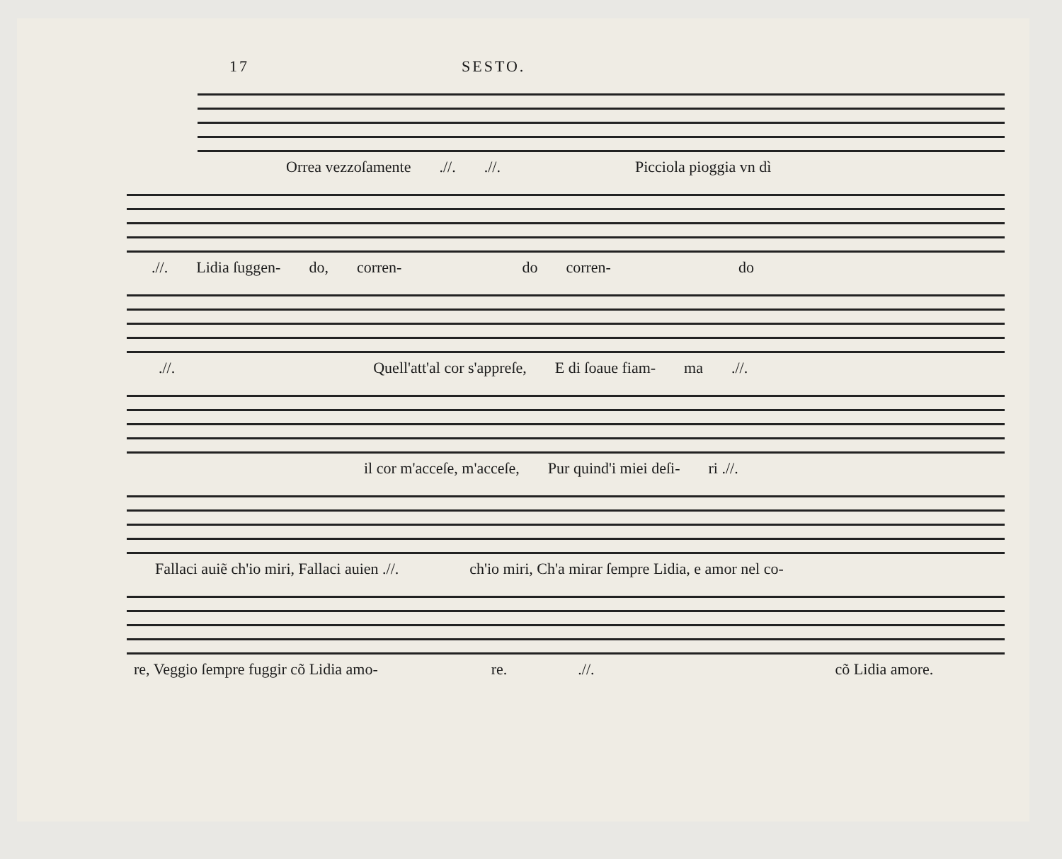17 SESTO.
Orrea vezzoſamente .//. .//. Picciola pioggia vn dì
.//. Lidia ſuggen- do, corren- do corren- do
.//. Quell'att'al cor s'appreſe, E di ſoaue fiam- ma .//.
il cor m'acceſe, m'acceſe, Pur quind'i miei deſi- ri .//.
Fallaci auiẽ ch'io miri, Fallaci auien .//. ch'io miri, Ch'a mirar ſempre Lidia, e amor nel co-
re, Veggio ſempre fuggir cõ Lidia amo- re. .//. cõ Lidia amore.